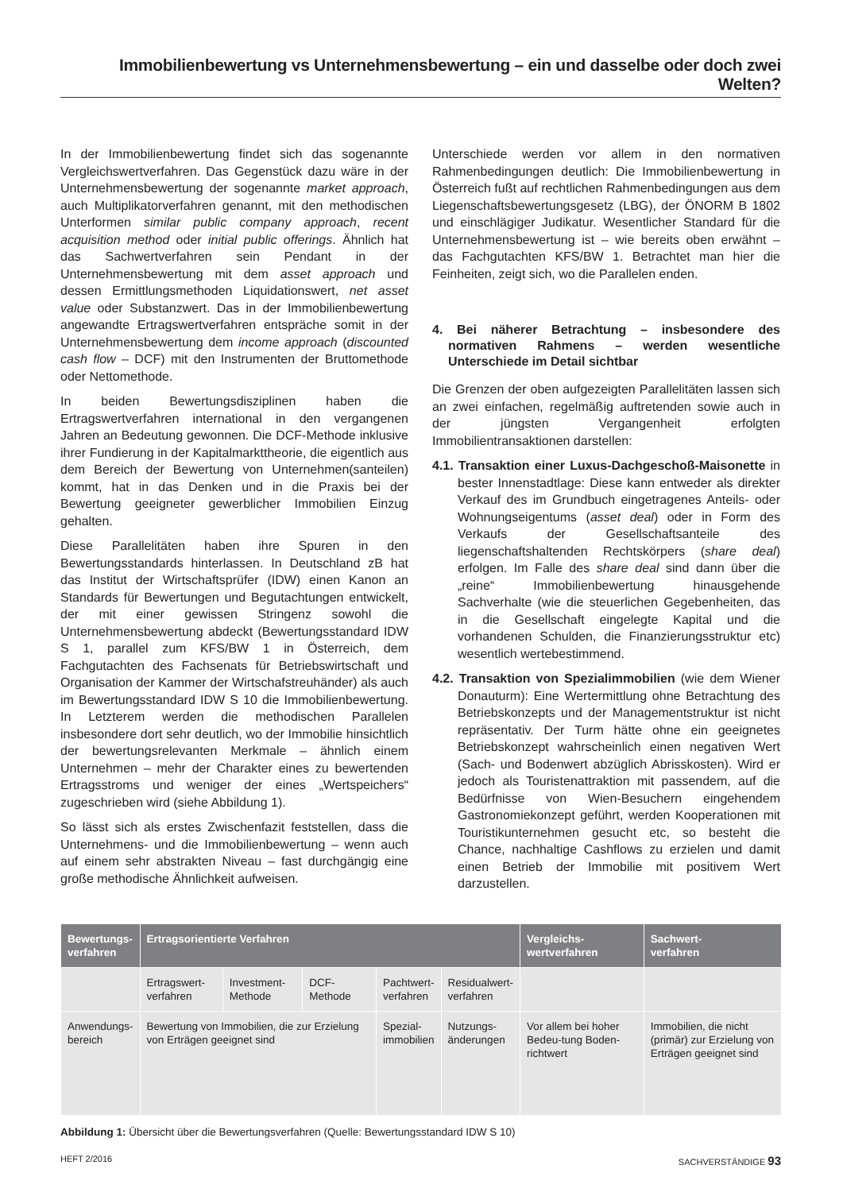Immobilienbewertung vs Unternehmensbewertung – ein und dasselbe oder doch zwei Welten?
In der Immobilienbewertung findet sich das sogenannte Vergleichswertverfahren. Das Gegenstück dazu wäre in der Unternehmensbewertung der sogenannte market approach, auch Multiplikatorverfahren genannt, mit den methodischen Unterformen similar public company approach, recent acquisition method oder initial public offerings. Ähnlich hat das Sachwertverfahren sein Pendant in der Unternehmensbewertung mit dem asset approach und dessen Ermittlungsmethoden Liquidationswert, net asset value oder Substanzwert. Das in der Immobilienbewertung angewandte Ertragswertverfahren entspräche somit in der Unternehmensbewertung dem income approach (discounted cash flow – DCF) mit den Instrumenten der Bruttomethode oder Nettomethode.
In beiden Bewertungsdisziplinen haben die Ertragswertverfahren international in den vergangenen Jahren an Bedeutung gewonnen. Die DCF-Methode inklusive ihrer Fundierung in der Kapitalmarkttheorie, die eigentlich aus dem Bereich der Bewertung von Unternehmen(santeilen) kommt, hat in das Denken und in die Praxis bei der Bewertung geeigneter gewerblicher Immobilien Einzug gehalten.
Diese Parallelitäten haben ihre Spuren in den Bewertungsstandards hinterlassen. In Deutschland zB hat das Institut der Wirtschaftsprüfer (IDW) einen Kanon an Standards für Bewertungen und Begutachtungen entwickelt, der mit einer gewissen Stringenz sowohl die Unternehmensbewertung abdeckt (Bewertungsstandard IDW S 1, parallel zum KFS/BW 1 in Österreich, dem Fachgutachten des Fachsenats für Betriebswirtschaft und Organisation der Kammer der Wirtschafstreuhänder) als auch im Bewertungsstandard IDW S 10 die Immobilienbewertung. In Letzterem werden die methodischen Parallelen insbesondere dort sehr deutlich, wo der Immobilie hinsichtlich der bewertungsrelevanten Merkmale – ähnlich einem Unternehmen – mehr der Charakter eines zu bewertenden Ertragsstroms und weniger der eines „Wertspeichers“ zugeschrieben wird (siehe Abbildung 1).
So lässt sich als erstes Zwischenfazit feststellen, dass die Unternehmens- und die Immobilienbewertung – wenn auch auf einem sehr abstrakten Niveau – fast durchgängig eine große methodische Ähnlichkeit aufweisen.
Unterschiede werden vor allem in den normativen Rahmenbedingungen deutlich: Die Immobilienbewertung in Österreich fußt auf rechtlichen Rahmenbedingungen aus dem Liegenschaftsbewertungsgesetz (LBG), der ÖNORM B 1802 und einschlägiger Judikatur. Wesentlicher Standard für die Unternehmensbewertung ist – wie bereits oben erwähnt – das Fachgutachten KFS/BW 1. Betrachtet man hier die Feinheiten, zeigt sich, wo die Parallelen enden.
4. Bei näherer Betrachtung – insbesondere des normativen Rahmens – werden wesentliche Unterschiede im Detail sichtbar
Die Grenzen der oben aufgezeigten Parallelitäten lassen sich an zwei einfachen, regelmäßig auftretenden sowie auch in der jüngsten Vergangenheit erfolgten Immobilientransaktionen darstellen:
4.1. Transaktion einer Luxus-Dachgeschoß-Maisonette in bester Innenstadtlage: Diese kann entweder als direkter Verkauf des im Grundbuch eingetragenes Anteils- oder Wohnungseigentums (asset deal) oder in Form des Verkaufs der Gesellschaftsanteile des liegenschaftshaltenden Rechtskörpers (share deal) erfolgen. Im Falle des share deal sind dann über die „reine“ Immobilienbewertung hinausgehende Sachverhalte (wie die steuerlichen Gegebenheiten, das in die Gesellschaft eingelegte Kapital und die vorhandenen Schulden, die Finanzierungsstruktur etc) wesentlich wertebestimmend.
4.2. Transaktion von Spezialimmobilien (wie dem Wiener Donauturm): Eine Wertermittlung ohne Betrachtung des Betriebskonzepts und der Managementstruktur ist nicht repräsentativ. Der Turm hätte ohne ein geeignetes Betriebskonzept wahrscheinlich einen negativen Wert (Sach- und Bodenwert abzüglich Abrisskosten). Wird er jedoch als Touristenattraktion mit passendem, auf die Bedürfnisse von Wien-Besuchern eingehendem Gastronomiekonzept geführt, werden Kooperationen mit Touristikunternehmen gesucht etc, so besteht die Chance, nachhaltige Cashflows zu erzielen und damit einen Betrieb der Immobilie mit positivem Wert darzustellen.
| Bewertungs- verfahren | Ertragsorientierte Verfahren | | | | | Vergleichs- wertverfahren | Sachwert- verfahren |
| --- | --- | --- | --- | --- | --- | --- | --- |
| | Ertragswert- verfahren | Investment- Methode | DCF-Methode | Pachtwert- verfahren | Residualwert- verfahren | | |
| Anwendungs- bereich | Bewertung von Immobilien, die zur Erzielung von Erträgen geeignet sind | | | Spezial- immobilien | Nutzungs- änderungen | Vor allem bei hoher Bedeu-tung Boden-richtwert | Immobilien, die nicht (primär) zur Erzielung von Erträgen geeignet sind |
Abbildung 1: Übersicht über die Bewertungsverfahren (Quelle: Bewertungsstandard IDW S 10)
HEFT 2/2016 SACHVERSTÄNDIGE 93